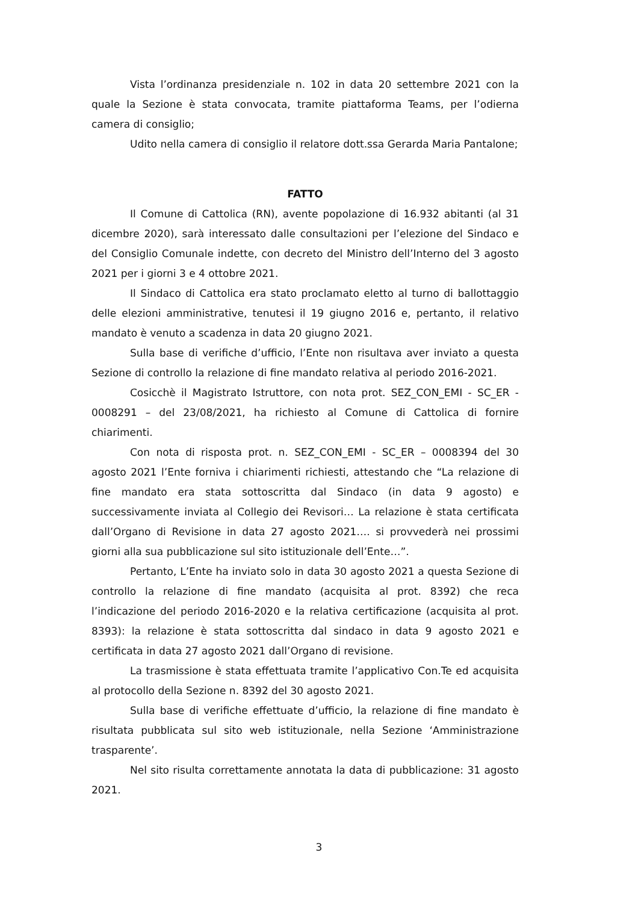Vista l’ordinanza presidenziale n. 102 in data 20 settembre 2021 con la quale la Sezione è stata convocata, tramite piattaforma Teams, per l’odierna camera di consiglio;
Udito nella camera di consiglio il relatore dott.ssa Gerarda Maria Pantalone;
FATTO
Il Comune di Cattolica (RN), avente popolazione di 16.932 abitanti (al 31 dicembre 2020), sarà interessato dalle consultazioni per l’elezione del Sindaco e del Consiglio Comunale indette, con decreto del Ministro dell’Interno del 3 agosto 2021 per i giorni 3 e 4 ottobre 2021.
Il Sindaco di Cattolica era stato proclamato eletto al turno di ballottaggio delle elezioni amministrative, tenutesi il 19 giugno 2016 e, pertanto, il relativo mandato è venuto a scadenza in data 20 giugno 2021.
Sulla base di verifiche d’ufficio, l’Ente non risultava aver inviato a questa Sezione di controllo la relazione di fine mandato relativa al periodo 2016-2021.
Cosicchè il Magistrato Istruttore, con nota prot. SEZ_CON_EMI - SC_ER - 0008291 – del 23/08/2021, ha richiesto al Comune di Cattolica di fornire chiarimenti.
Con nota di risposta prot. n. SEZ_CON_EMI - SC_ER – 0008394 del 30 agosto 2021 l’Ente forniva i chiarimenti richiesti, attestando che “La relazione di fine mandato era stata sottoscritta dal Sindaco (in data 9 agosto) e successivamente inviata al Collegio dei Revisori… La relazione è stata certificata dall’Organo di Revisione in data 27 agosto 2021…. si provvederà nei prossimi giorni alla sua pubblicazione sul sito istituzionale dell’Ente…”.
Pertanto, L’Ente ha inviato solo in data 30 agosto 2021 a questa Sezione di controllo la relazione di fine mandato (acquisita al prot. 8392) che reca l’indicazione del periodo 2016-2020 e la relativa certificazione (acquisita al prot. 8393): la relazione è stata sottoscritta dal sindaco in data 9 agosto 2021 e certificata in data 27 agosto 2021 dall’Organo di revisione.
La trasmissione è stata effettuata tramite l’applicativo Con.Te ed acquisita al protocollo della Sezione n. 8392 del 30 agosto 2021.
Sulla base di verifiche effettuate d’ufficio, la relazione di fine mandato è risultata pubblicata sul sito web istituzionale, nella Sezione ‘Amministrazione trasparente’.
Nel sito risulta correttamente annotata la data di pubblicazione: 31 agosto 2021.
3